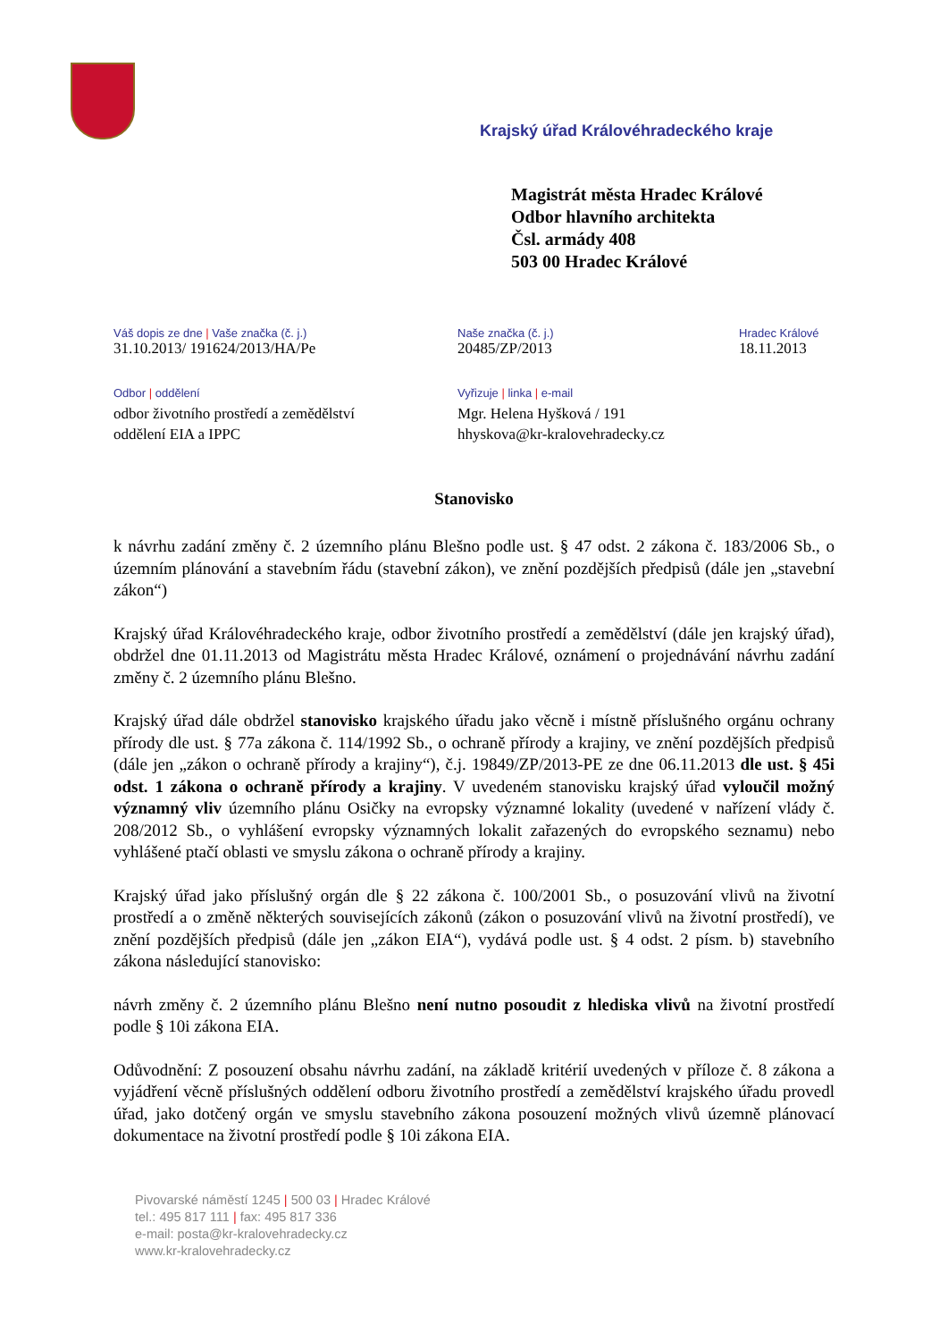Krajský úřad Královéhradeckého kraje
Magistrát města Hradec Králové
Odbor hlavního architekta
Čsl. armády 408
503 00 Hradec Králové
Váš dopis ze dne | Vaše značka (č. j.)
31.10.2013/ 191624/2013/HA/Pe
Naše značka (č. j.)
20485/ZP/2013
Hradec Králové
18.11.2013
Odbor | oddělení
odbor životního prostředí a zemědělství
oddělení EIA a IPPC
Vyřizuje | linka | e-mail
Mgr. Helena Hyšková / 191
hhyskova@kr-kralovehradecky.cz
Stanovisko
k návrhu zadání změny č. 2 územního plánu Blešno podle ust. § 47 odst. 2 zákona č. 183/2006 Sb., o územním plánování a stavebním řádu (stavební zákon), ve znění pozdějších předpisů (dále jen „stavební zákon“)
Krajský úřad Královéhradeckého kraje, odbor životního prostředí a zemědělství (dále jen krajský úřad), obdržel dne 01.11.2013 od Magistrátu města Hradec Králové, oznámení o projednávání návrhu zadání změny č. 2 územního plánu Blešno.
Krajský úřad dále obdržel stanovisko krajského úřadu jako věcně i místně příslušného orgánu ochrany přírody dle ust. § 77a zákona č. 114/1992 Sb., o ochraně přírody a krajiny, ve znění pozdějších předpisů (dále jen „zákon o ochraně přírody a krajiny“), č.j. 19849/ZP/2013-PE ze dne 06.11.2013 dle ust. § 45i odst. 1 zákona o ochraně přírody a krajiny. V uvedeném stanovisku krajský úřad vyloučil možný významný vliv územního plánu Osičky na evropsky významné lokality (uvedené v nařízení vlády č. 208/2012 Sb., o vyhlášení evropsky významných lokalit zařazených do evropského seznamu) nebo vyhlášené ptačí oblasti ve smyslu zákona o ochraně přírody a krajiny.
Krajský úřad jako příslušný orgán dle § 22 zákona č. 100/2001 Sb., o posuzování vlivů na životní prostředí a o změně některých souvisejících zákonů (zákon o posuzování vlivů na životní prostředí), ve znění pozdějších předpisů (dále jen „zákon EIA“), vydává podle ust. § 4 odst. 2 písm. b) stavebního zákona následující stanovisko:
návrh změny č. 2 územního plánu Blešno není nutno posoudit z hlediska vlivů na životní prostředí podle § 10i zákona EIA.
Odůvodnění: Z posouzení obsahu návrhu zadání, na základě kritérií uvedených v příloze č. 8 zákona a vyjádření věcně příslušných oddělení odboru životního prostředí a zemědělství krajského úřadu provedl úřad, jako dotčený orgán ve smyslu stavebního zákona posouzení možných vlivů územně plánovací dokumentace na životní prostředí podle § 10i zákona EIA.
Pivovarské náměstí 1245 | 500 03 | Hradec Králové
tel.: 495 817 111 | fax: 495 817 336
e-mail: posta@kr-kralovehradecky.cz
www.kr-kralovehradecky.cz